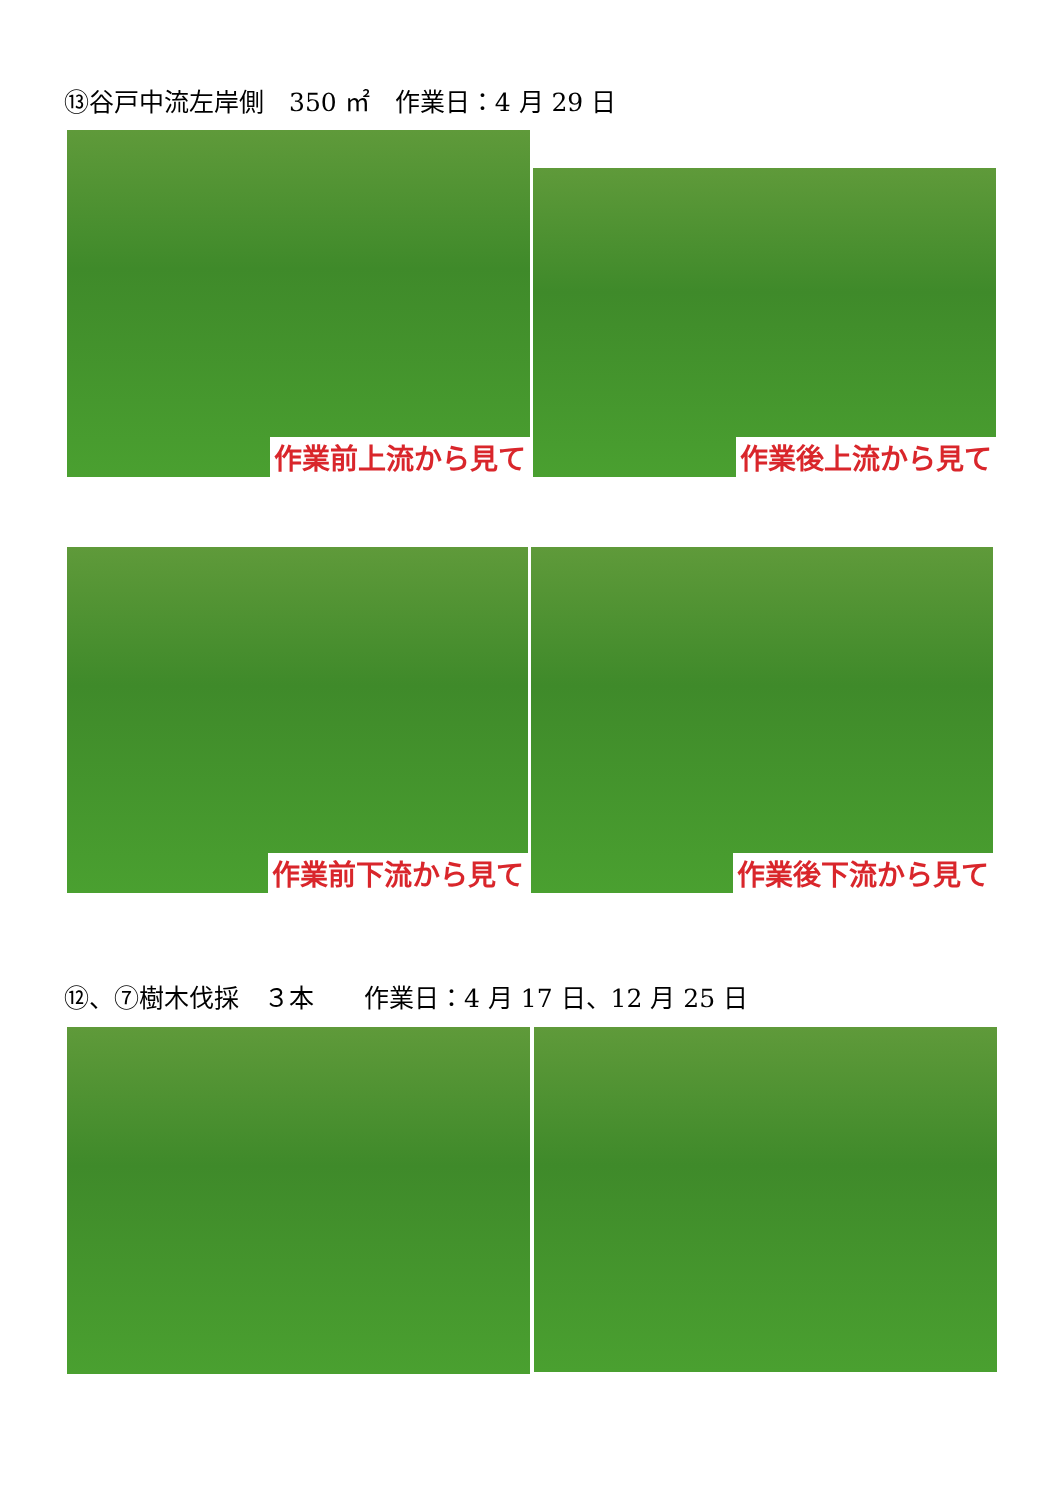⑬谷戸中流左岸側　350 ㎡　作業日：4 月 29 日
作業前上流から見て
作業後上流から見て
作業前下流から見て 作業後下流から見て
⑫、⑦樹木伐採　３本　　作業日：4 月 17 日、12 月 25 日